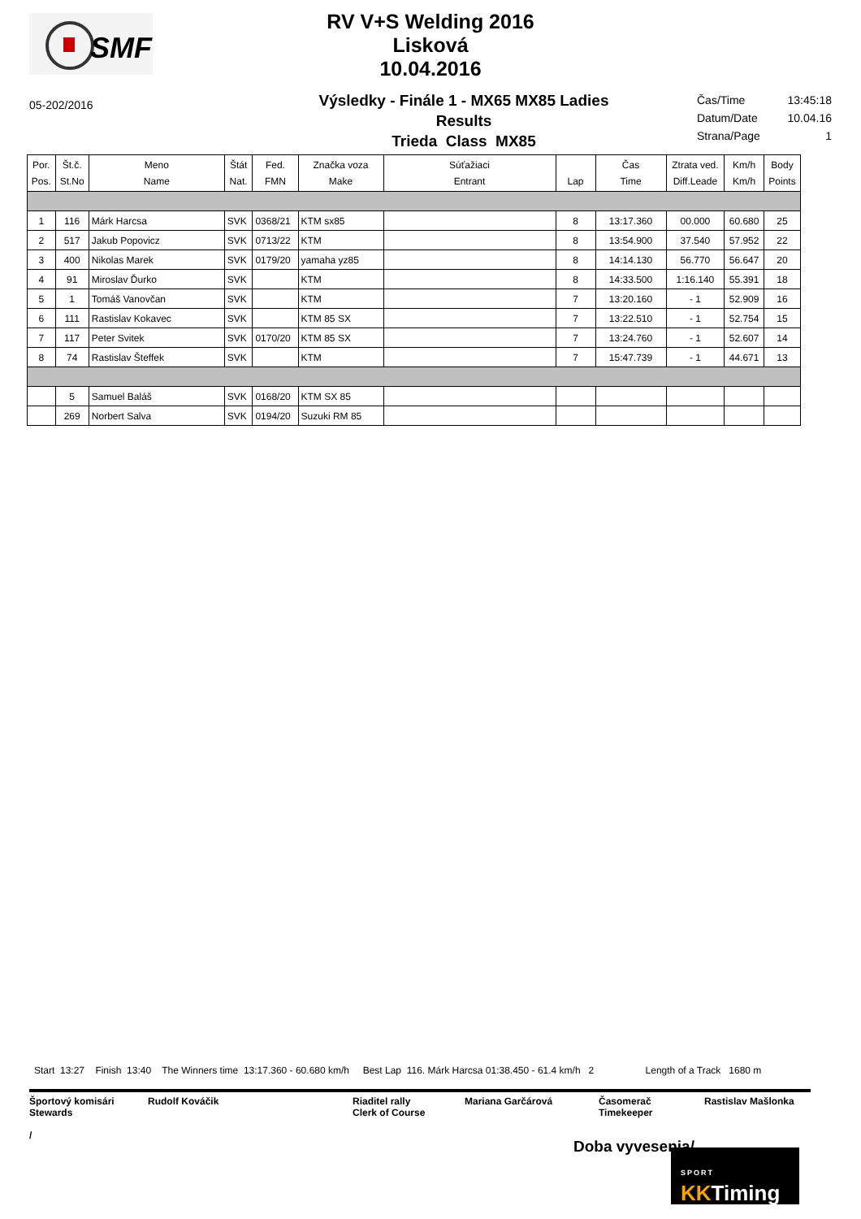SMF
RV V+S Welding 2016
Lisková
10.04.2016
05-202/2016
Výsledky - Finále 1 - MX65 MX85 Ladies
Results
Trieda Class MX85
| Čas/Time | 13:45:18 |
| Datum/Date | 10.04.16 |
| Strana/Page | 1 |
| Por. Pos. | Št.č. St.No | Meno Name | Štát Nat. | Fed. FMN | Značka voza Make | Súťažiaci Entrant | Lap | Čas Time | Ztrata ved. Diff.Leade | Km/h Km/h | Body Points |
| --- | --- | --- | --- | --- | --- | --- | --- | --- | --- | --- | --- |
| 1 | 116 | Márk Harcsa | SVK | 0368/21 | KTM sx85 | | 8 | 13:17.360 | 00.000 | 60.680 | 25 |
| 2 | 517 | Jakub Popovicz | SVK | 0713/22 | KTM | | 8 | 13:54.900 | 37.540 | 57.952 | 22 |
| 3 | 400 | Nikolas Marek | SVK | 0179/20 | yamaha yz85 | | 8 | 14:14.130 | 56.770 | 56.647 | 20 |
| 4 | 91 | Miroslav Ďurko | SVK | | KTM | | 8 | 14:33.500 | 1:16.140 | 55.391 | 18 |
| 5 | 1 | Tomáš Vanovčan | SVK | | KTM | | 7 | 13:20.160 | - 1 | 52.909 | 16 |
| 6 | 111 | Rastislav Kokavec | SVK | | KTM 85 SX | | 7 | 13:22.510 | - 1 | 52.754 | 15 |
| 7 | 117 | Peter Svitek | SVK | 0170/20 | KTM 85 SX | | 7 | 13:24.760 | - 1 | 52.607 | 14 |
| 8 | 74 | Rastislav Šteffek | SVK | | KTM | | 7 | 15:47.739 | - 1 | 44.671 | 13 |
| | 5 | Samuel Baláš | SVK | 0168/20 | KTM SX 85 | | | | | | |
| | 269 | Norbert Salva | SVK | 0194/20 | Suzuki RM 85 | | | | | | |
Start 13:27 Finish 13:40 The Winners time 13:17.360 - 60.680 km/h Best Lap 116. Márk Harcsa 01:38.450 - 61.4 km/h 2 Length of a Track 1680 m
Športový komisári
Stewards
/
Rudolf Kováčik Riaditel rally
Clerk of Course
Mariana Garčárová Časomerač
Timekeeper
Rastislav Mašlonka
Doba vyvesenia/
SPORT
KKTiming